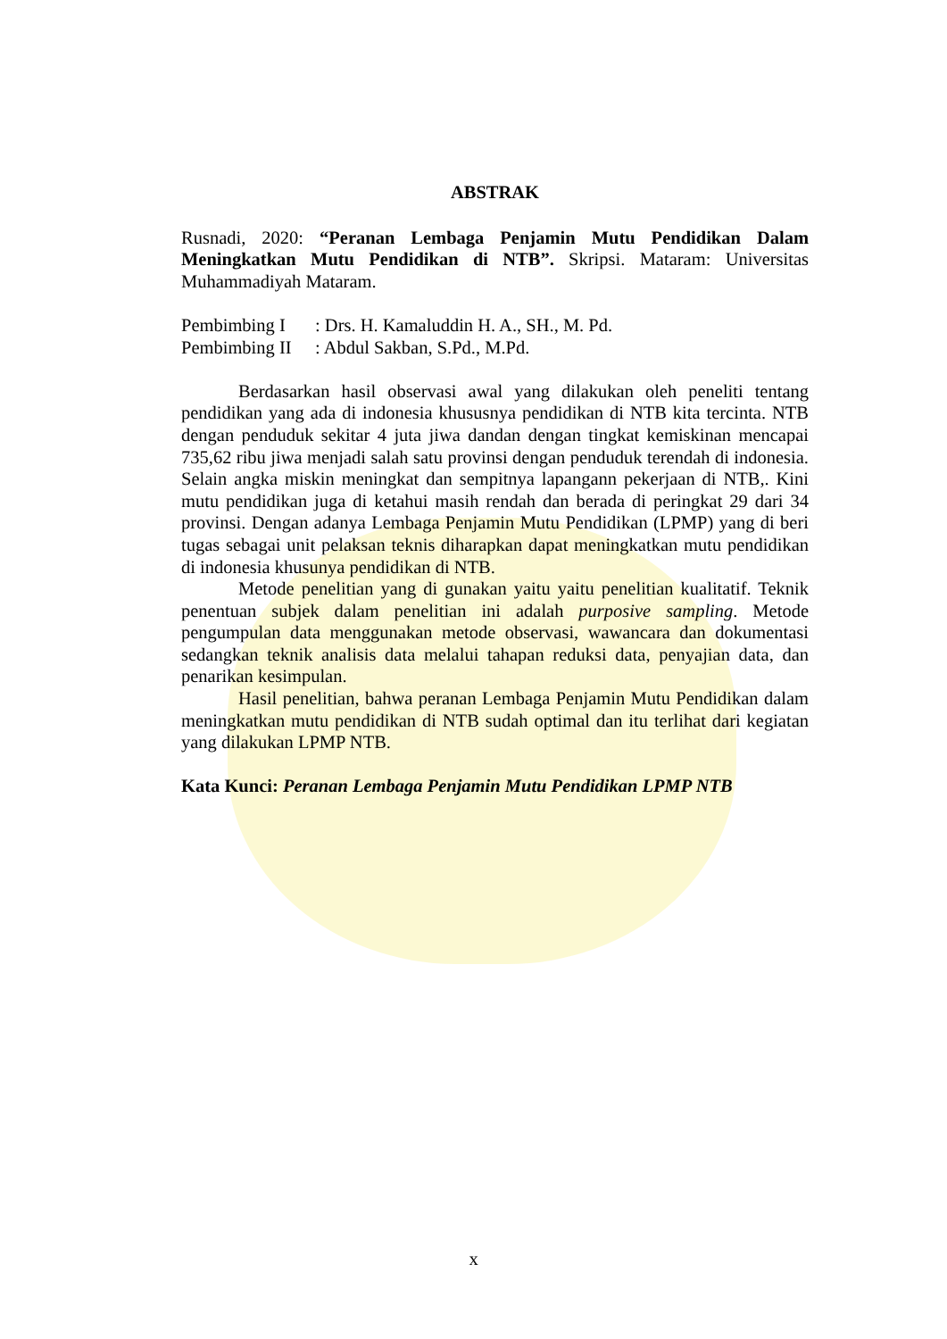ABSTRAK
Rusnadi, 2020: “Peranan Lembaga Penjamin Mutu Pendidikan Dalam Meningkatkan Mutu Pendidikan di NTB”. Skripsi. Mataram: Universitas Muhammadiyah Mataram.
| Pembimbing I | : Drs. H. Kamaluddin H. A., SH., M. Pd. |
| Pembimbing II | : Abdul Sakban, S.Pd., M.Pd. |
Berdasarkan hasil observasi awal yang dilakukan oleh peneliti tentang pendidikan yang ada di indonesia khususnya pendidikan di NTB kita tercinta. NTB dengan penduduk sekitar 4 juta jiwa dandan dengan tingkat kemiskinan mencapai 735,62 ribu jiwa menjadi salah satu provinsi dengan penduduk terendah di indonesia. Selain angka miskin meningkat dan sempitnya lapangann pekerjaan di NTB,. Kini mutu pendidikan juga di ketahui masih rendah dan berada di peringkat 29 dari 34 provinsi. Dengan adanya Lembaga Penjamin Mutu Pendidikan (LPMP) yang di beri tugas sebagai unit pelaksan teknis diharapkan dapat meningkatkan mutu pendidikan di indonesia khusunya pendidikan di NTB.
Metode penelitian yang di gunakan yaitu yaitu penelitian kualitatif. Teknik penentuan subjek dalam penelitian ini adalah purposive sampling. Metode pengumpulan data menggunakan metode observasi, wawancara dan dokumentasi sedangkan teknik analisis data melalui tahapan reduksi data, penyajian data, dan penarikan kesimpulan.
Hasil penelitian, bahwa peranan Lembaga Penjamin Mutu Pendidikan dalam meningkatkan mutu pendidikan di NTB sudah optimal dan itu terlihat dari kegiatan yang dilakukan LPMP NTB.
Kata Kunci: Peranan Lembaga Penjamin Mutu Pendidikan LPMP NTB
x